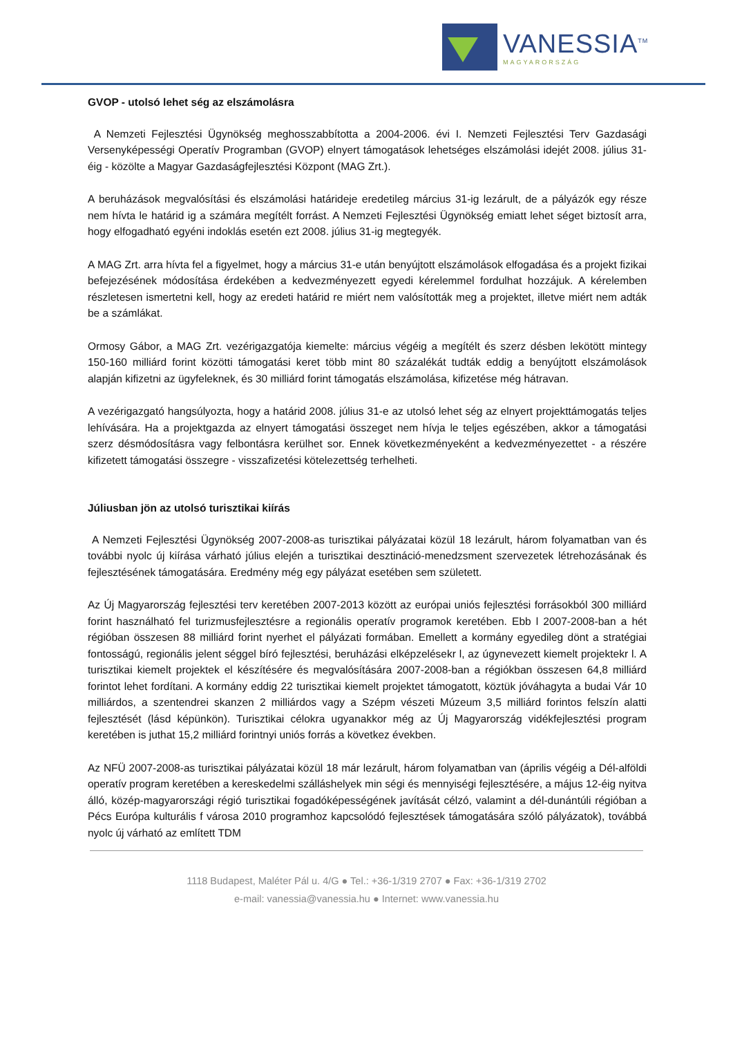VANESSIA<sup>TM</sup>
MAGYARORSZÁG
GVOP - utolsó lehet ség az elszámolásra
A Nemzeti Fejlesztési Ügynökség meghosszabbította a 2004-2006. évi I. Nemzeti Fejlesztési Terv Gazdasági Versenyképességi Operatív Programban (GVOP) elnyert támogatások lehetséges elszámolási idejét 2008. július 31-éig - közölte a Magyar Gazdaságfejlesztési Központ (MAG Zrt.).
A beruházások megvalósítási és elszámolási határideje eredetileg március 31-ig lezárult, de a pályázók egy része nem hívta le határid ig a számára megítélt forrást. A Nemzeti Fejlesztési Ügynökség emiatt lehet séget biztosít arra, hogy elfogadható egyéni indoklás esetén ezt 2008. július 31-ig megtegyék.
A MAG Zrt. arra hívta fel a figyelmet, hogy a március 31-e után benyújtott elszámolások elfogadása és a projekt fizikai befejezésének módosítása érdekében a kedvezményezett egyedi kérelemmel fordulhat hozzájuk. A kérelemben részletesen ismertetni kell, hogy az eredeti határid re miért nem valósították meg a projektet, illetve miért nem adták be a számlákat.
Ormosy Gábor, a MAG Zrt. vezérigazgatója kiemelte: március végéig a megítélt és szerz désben lekötött mintegy 150-160 milliárd forint közötti támogatási keret több mint 80 százalékát tudták eddig a benyújtott elszámolások alapján kifizetni az ügyfeleknek, és 30 milliárd forint támogatás elszámolása, kifizetése még hátravan.
A vezérigazgató hangsúlyozta, hogy a határid 2008. július 31-e az utolsó lehet ség az elnyert projekttámogatás teljes lehívására. Ha a projektgazda az elnyert támogatási összeget nem hívja le teljes egészében, akkor a támogatási szerz désmódosításra vagy felbontásra kerülhet sor. Ennek következményeként a kedvezményezettet - a részére kifizetett támogatási összegre - visszafizetési kötelezettség terhelheti.
Júliusban jön az utolsó turisztikai kiírás
A Nemzeti Fejlesztési Ügynökség 2007-2008-as turisztikai pályázatai közül 18 lezárult, három folyamatban van és további nyolc új kiírása várható július elején a turisztikai desztináció-menedzsment szervezetek létrehozásának és fejlesztésének támogatására. Eredmény még egy pályázat esetében sem született.
Az Új Magyarország fejlesztési terv keretében 2007-2013 között az európai uniós fejlesztési forrásokból 300 milliárd forint használható fel turizmusfejlesztésre a regionális operatív programok keretében. Ebb l 2007-2008-ban a hét régióban összesen 88 milliárd forint nyerhet el pályázati formában. Emellett a kormány egyedileg dönt a stratégiai fontosságú, regionális jelent séggel bíró fejlesztési, beruházási elképzelésekr l, az úgynevezett kiemelt projektekr l. A turisztikai kiemelt projektek el készítésére és megvalósítására 2007-2008-ban a régiókban összesen 64,8 milliárd forintot lehet fordítani. A kormány eddig 22 turisztikai kiemelt projektet támogatott, köztük jóváhagyta a budai Vár 10 milliárdos, a szentendrei skanzen 2 milliárdos vagy a Szépm vészeti Múzeum 3,5 milliárd forintos felszín alatti fejlesztését (lásd képünkön). Turisztikai célokra ugyanakkor még az Új Magyarország vidékfejlesztési program keretében is juthat 15,2 milliárd forintnyi uniós forrás a következ években.
Az NFÜ 2007-2008-as turisztikai pályázatai közül 18 már lezárult, három folyamatban van (április végéig a Dél-alföldi operatív program keretében a kereskedelmi szálláshelyek min ségi és mennyiségi fejlesztésére, a május 12-éig nyitva álló, közép-magyarországi régió turisztikai fogadóképességének javítását célzó, valamint a dél-dunántúli régióban a Pécs Európa kulturális f városa 2010 programhoz kapcsolódó fejlesztések támogatására szóló pályázatok), továbbá nyolc új várható az említett TDM
1118 Budapest, Maléter Pál u. 4/G ● Tel.: +36-1/319 2707 ● Fax: +36-1/319 2702
e-mail: vanessia@vanessia.hu ● Internet: www.vanessia.hu